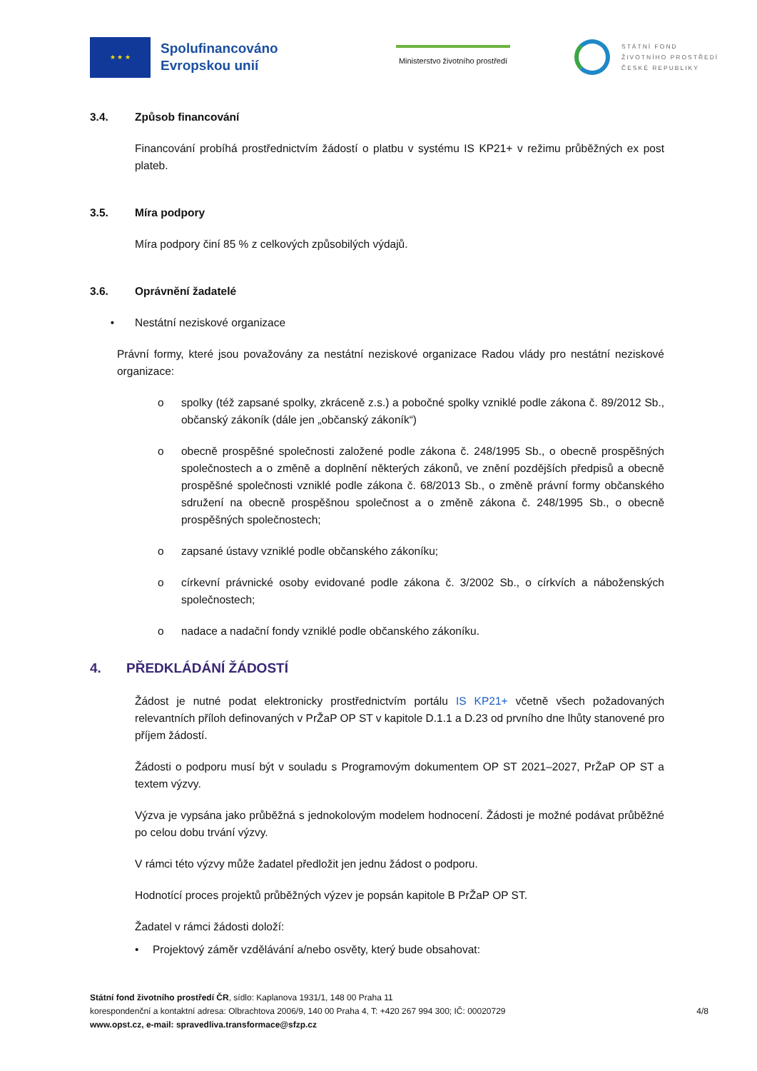★ ★ ★
Spolufinancováno Evropskou unií
Ministerstvo životního prostředí
STÁTNÍ FOND
ŽIVOTNÍHO PROSTŘEDÍ
ČESKÉ REPUBLIKY
3.4. Způsob financování
Financování probíhá prostřednictvím žádostí o platbu v systému IS KP21+ v režimu průběžných ex post plateb.
3.5. Míra podpory
Míra podpory činí 85 % z celkových způsobilých výdajů.
3.6. Oprávnění žadatelé
• Nestátní neziskové organizace
Právní formy, které jsou považovány za nestátní neziskové organizace Radou vlády pro nestátní neziskové organizace:
o spolky (též zapsané spolky, zkráceně z.s.) a pobočné spolky vzniklé podle zákona č. 89/2012 Sb., občanský zákoník (dále jen „občanský zákoník“)
o obecně prospěšné společnosti založené podle zákona č. 248/1995 Sb., o obecně prospěšných společnostech a o změně a doplnění některých zákonů, ve znění pozdějších předpisů a obecně prospěšné společnosti vzniklé podle zákona č. 68/2013 Sb., o změně právní formy občanského sdružení na obecně prospěšnou společnost a o změně zákona č. 248/1995 Sb., o obecně prospěšných společnostech;
o zapsané ústavy vzniklé podle občanského zákoníku;
o církevní právnické osoby evidované podle zákona č. 3/2002 Sb., o církvích a náboženských společnostech;
o nadace a nadační fondy vzniklé podle občanského zákoníku.
4. PŘEDKLÁDÁNÍ ŽÁDOSTÍ
Žádost je nutné podat elektronicky prostřednictvím portálu IS KP21+ včetně všech požadovaných relevantních příloh definovaných v PrŽaP OP ST v kapitole D.1.1 a D.23 od prvního dne lhůty stanovené pro příjem žádostí.
Žádosti o podporu musí být v souladu s Programovým dokumentem OP ST 2021–2027, PrŽaP OP ST a textem výzvy.
Výzva je vypsána jako průběžná s jednokolovým modelem hodnocení. Žádosti je možné podávat průběžné po celou dobu trvání výzvy.
V rámci této výzvy může žadatel předložit jen jednu žádost o podporu.
Hodnotící proces projektů průběžných výzev je popsán kapitole B PrŽaP OP ST.
Žadatel v rámci žádosti doloží:
• Projektový záměr vzdělávání a/nebo osvěty, který bude obsahovat:
Státní fond životního prostředí ČR, sídlo: Kaplanova 1931/1, 148 00 Praha 11
korespondenční a kontaktní adresa: Olbrachtova 2006/9, 140 00 Praha 4, T: +420 267 994 300; IČ: 00020729
www.opst.cz, e-mail: spravedliva.transformace@sfzp.cz
4/8